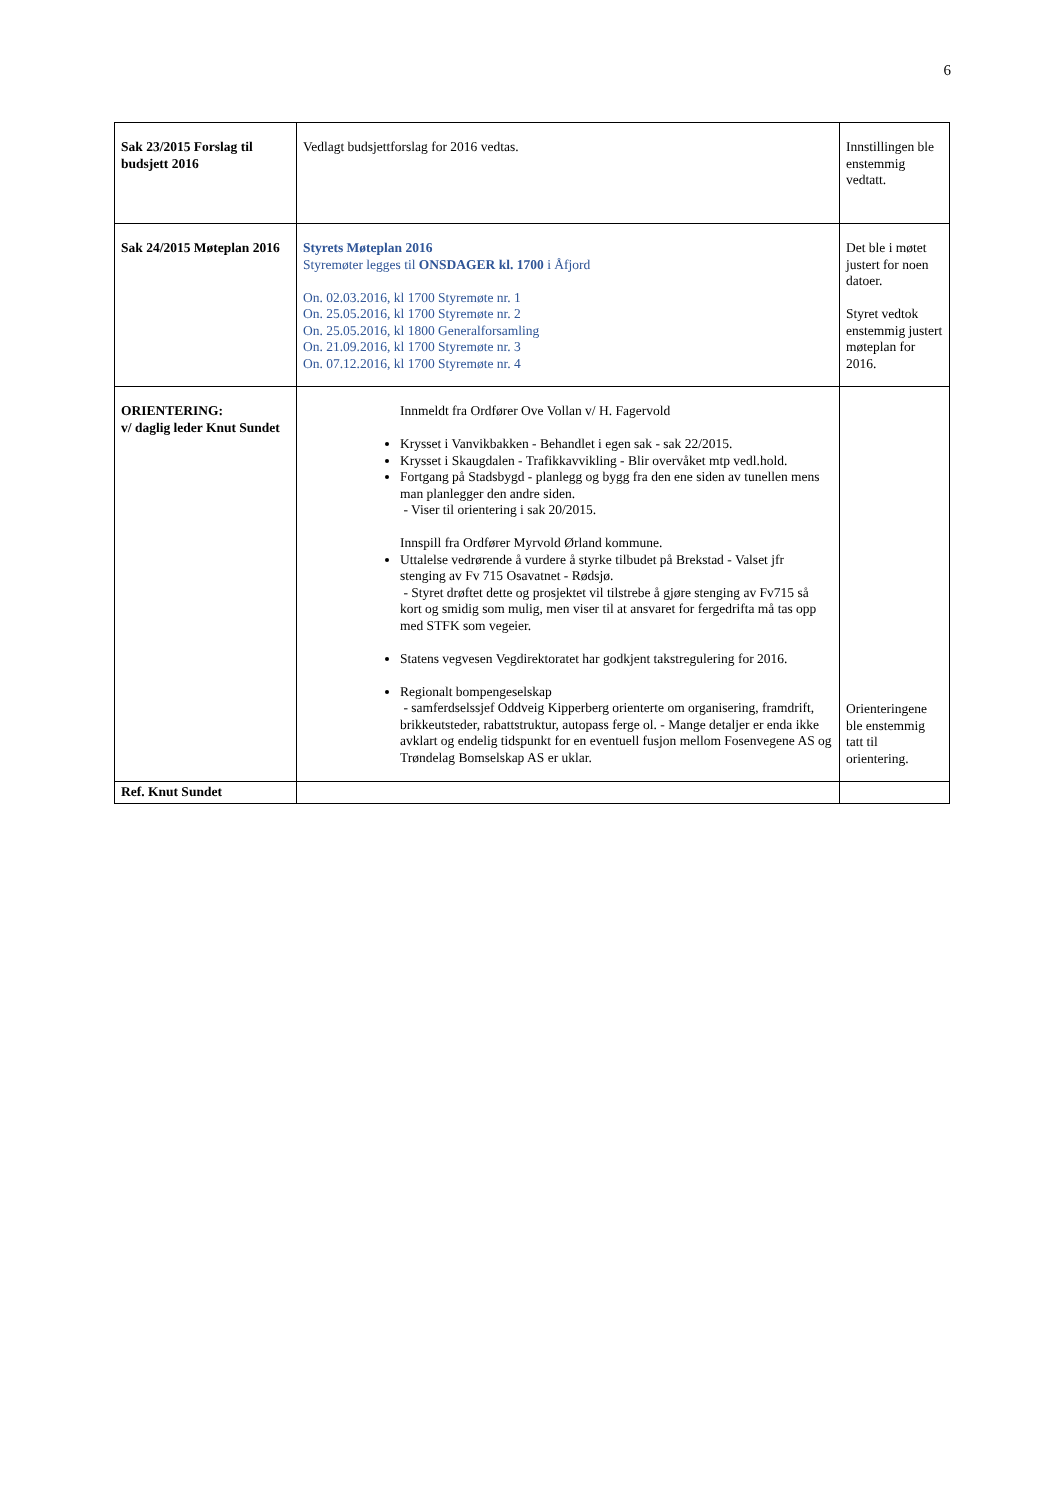6
| Sak 23/2015 Forslag til budsjett 2016 | Vedlagt budsjettforslag for 2016 vedtas. | Innstillingen ble enstemmig vedtatt. |
| Sak 24/2015 Møteplan 2016 | Styrets Møteplan 2016 Styremøter legges til ONSDAGER kl. 1700 i Åfjord On. 02.03.2016, kl 1700 Styremøte nr. 1 On. 25.05.2016, kl 1700 Styremøte nr. 2 On. 25.05.2016, kl 1800 Generalforsamling On. 21.09.2016, kl 1700 Styremøte nr. 3 On. 07.12.2016, kl 1700 Styremøte nr. 4 | Det ble i møtet justert for noen datoer. Styret vedtok enstemmig justert møteplan for 2016. |
| ORIENTERING: v/ daglig leder Knut Sundet | Innmeldt fra Ordfører Ove Vollan v/ H. Fagervold Krysset i Vanvikbakken - Behandlet i egen sak - sak 22/2015. Krysset i Skaugdalen - Trafikkavvikling - Blir overvåket mtp vedl.hold. Fortgang på Stadsbygd - planlegg og bygg fra den ene siden av tunellen mens man planlegger den andre siden. - Viser til orientering i sak 20/2015. Innspill fra Ordfører Myrvold Ørland kommune. Uttalelse vedrørende å vurdere å styrke tilbudet på Brekstad - Valset jfr stenging av Fv 715 Osavatnet - Rødsjø. - Styret drøftet dette og prosjektet vil tilstrebe å gjøre stenging av Fv715 så kort og smidig som mulig, men viser til at ansvaret for fergedrifta må tas opp med STFK som vegeier. Statens vegvesen Vegdirektoratet har godkjent takstregulering for 2016. Regionalt bompengeselskap - samferdselssjef Oddveig Kipperberg orienterte om organisering, framdrift, brikkeutsteder, rabattstruktur, autopass ferge ol. - Mange detaljer er enda ikke avklart og endelig tidspunkt for en eventuell fusjon mellom Fosenvegene AS og Trøndelag Bomselskap AS er uklar. | Orienteringene ble enstemmig tatt til orientering. |
| Ref. Knut Sundet | | |